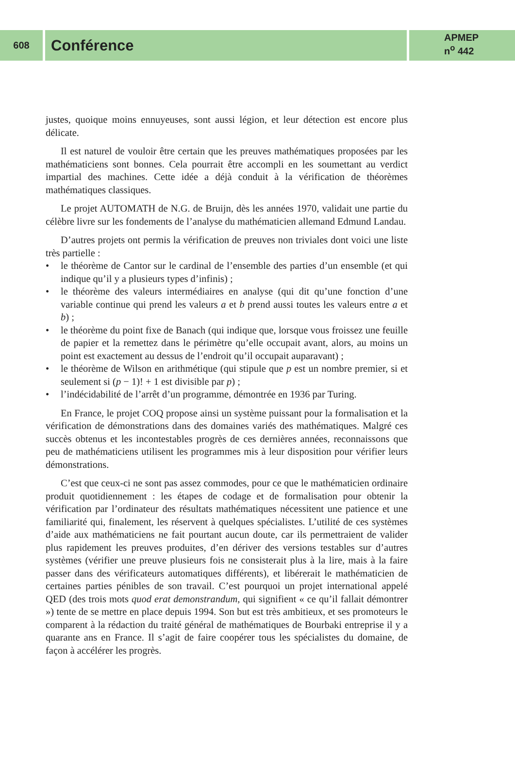608
Conférence
APMEP
n<sup>o</sup> 442
justes, quoique moins ennuyeuses, sont aussi légion, et leur détection est encore plus délicate.
Il est naturel de vouloir être certain que les preuves mathématiques proposées par les mathématiciens sont bonnes. Cela pourrait être accompli en les soumettant au verdict impartial des machines. Cette idée a déjà conduit à la vérification de théorèmes mathématiques classiques.
Le projet AUTOMATH de N.G. de Bruijn, dès les années 1970, validait une partie du célèbre livre sur les fondements de l’analyse du mathématicien allemand Edmund Landau.
D’autres projets ont permis la vérification de preuves non triviales dont voici une liste très partielle :
• le théorème de Cantor sur le cardinal de l’ensemble des parties d’un ensemble (et qui indique qu’il y a plusieurs types d’infinis) ;
• le théorème des valeurs intermédiaires en analyse (qui dit qu’une fonction d’une variable continue qui prend les valeurs a et b prend aussi toutes les valeurs entre a et b) ;
• le théorème du point fixe de Banach (qui indique que, lorsque vous froissez une feuille de papier et la remettez dans le périmètre qu’elle occupait avant, alors, au moins un point est exactement au dessus de l’endroit qu’il occupait auparavant) ;
• le théorème de Wilson en arithmétique (qui stipule que p est un nombre premier, si et seulement si (p − 1)! + 1 est divisible par p) ;
• l’indécidabilité de l’arrêt d’un programme, démontrée en 1936 par Turing.
En France, le projet COQ propose ainsi un système puissant pour la formalisation et la vérification de démonstrations dans des domaines variés des mathématiques. Malgré ces succès obtenus et les incontestables progrès de ces dernières années, reconnaissons que peu de mathématiciens utilisent les programmes mis à leur disposition pour vérifier leurs démonstrations.
C’est que ceux-ci ne sont pas assez commodes, pour ce que le mathématicien ordinaire produit quotidiennement : les étapes de codage et de formalisation pour obtenir la vérification par l’ordinateur des résultats mathématiques nécessitent une patience et une familiarité qui, finalement, les réservent à quelques spécialistes. L’utilité de ces systèmes d’aide aux mathématiciens ne fait pourtant aucun doute, car ils permettraient de valider plus rapidement les preuves produites, d’en dériver des versions testables sur d’autres systèmes (vérifier une preuve plusieurs fois ne consisterait plus à la lire, mais à la faire passer dans des vérificateurs automatiques différents), et libérerait le mathématicien de certaines parties pénibles de son travail. C’est pourquoi un projet international appelé QED (des trois mots quod erat demonstrandum, qui signifient « ce qu’il fallait démontrer ») tente de se mettre en place depuis 1994. Son but est très ambitieux, et ses promoteurs le comparent à la rédaction du traité général de mathématiques de Bourbaki entreprise il y a quarante ans en France. Il s’agit de faire coopérer tous les spécialistes du domaine, de façon à accélérer les progrès.